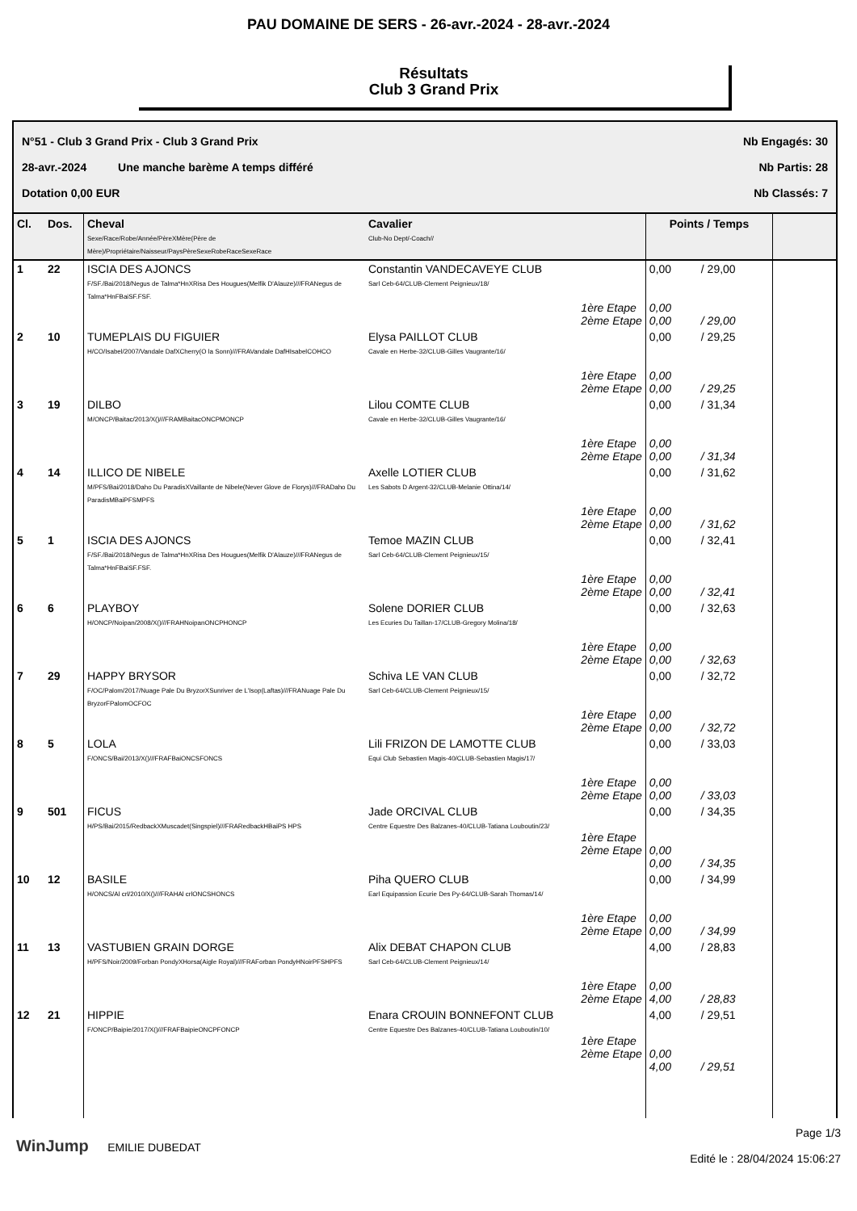PAU DOMAINE DE SERS - 26-avr.-2024 - 28-avr.-2024
Résultats
Club 3 Grand Prix
N°51 - Club 3 Grand Prix - Club 3 Grand Prix Nb Engagés: 30
28-avr.-2024 Une manche barème A temps différé Nb Partis: 28
Dotation 0,00 EUR Nb Classés: 7
| Cl. | Dos. | Cheval Sexe/Race/Robe/Année/PèreXMère(Père de Mère)/Propriétaire/Naisseur/PaysPèreSexeRobeRaceSexeRace | Cavalier Club-No Dept/-Coach// | Points / Temps | | |
| --- | --- | --- | --- | --- | --- | --- |
| 1 | 22 | ISCIA DES AJONCS F/SF./Bai/2018/Negus de Talma*HnXRisa Des Hougues(Melfik D'Alauze)///FRANegus de Talma*HnFBaiSF.FSF. | Constantin VANDECAVEYE CLUB Sarl Ceb-64/CLUB-Clement Peignieux/18/ 1ère Etape 2ème Etape | 0,00 0,00 0,00 | / 29,00 / 29,00 | |
| 2 | 10 | TUMEPLAIS DU FIGUIER H/CO/Isabel/2007/Vandale DafXCherry(O la Sonn)///FRAVandale DafHIsabelCOHCO | Elysa PAILLOT CLUB Cavale en Herbe-32/CLUB-Gilles Vaugrante/16/ 1ère Etape 2ème Etape | 0,00 0,00 0,00 | / 29,25 / 29,25 | |
| 3 | 19 | DILBO M/ONCP/Baitac/2013/X()///FRAMBaitacONCPMONCP | Lilou COMTE CLUB Cavale en Herbe-32/CLUB-Gilles Vaugrante/16/ 1ère Etape 2ème Etape | 0,00 0,00 0,00 | / 31,34 / 31,34 | |
| 4 | 14 | ILLICO DE NIBELE M/PFS/Bai/2018/Daho Du ParadisXVaillante de Nibele(Never Glove de Florys)///FRADaho Du ParadisMBaiPFSMPFS | Axelle LOTIER CLUB Les Sabots D Argent-32/CLUB-Melanie Ottina/14/ 1ère Etape 2ème Etape | 0,00 0,00 0,00 | / 31,62 / 31,62 | |
| 5 | 1 | ISCIA DES AJONCS F/SF./Bai/2018/Negus de Talma*HnXRisa Des Hougues(Melfik D'Alauze)///FRANegus de Talma*HnFBaiSF.FSF. | Temoe MAZIN CLUB Sarl Ceb-64/CLUB-Clement Peignieux/15/ 1ère Etape 2ème Etape | 0,00 0,00 0,00 | / 32,41 / 32,41 | |
| 6 | 6 | PLAYBOY H/ONCP/Noipan/2008/X()///FRAHNoipanONCPHONCP | Solene DORIER CLUB Les Ecuries Du Taillan-17/CLUB-Gregory Molina/18/ 1ère Etape 2ème Etape | 0,00 0,00 0,00 | / 32,63 / 32,63 | |
| 7 | 29 | HAPPY BRYSOR F/OC/Palom/2017/Nuage Pale Du BryzorXSunriver de L'Isop(Laftas)///FRANuage Pale Du BryzorFPalomOCFOC | Schiva LE VAN CLUB Sarl Ceb-64/CLUB-Clement Peignieux/15/ 1ère Etape 2ème Etape | 0,00 0,00 0,00 | / 32,72 / 32,72 | |
| 8 | 5 | LOLA F/ONCS/Bai/2013/X()///FRAFBaiONCSFONCS | Lili FRIZON DE LAMOTTE CLUB Equi Club Sebastien Magis-40/CLUB-Sebastien Magis/17/ 1ère Etape 2ème Etape | 0,00 0,00 0,00 | / 33,03 / 33,03 | |
| 9 | 501 | FICUS H/PS/Bai/2015/RedbackXMuscadet(Singspiel)///FRARedbackHBaiPS HPS | Jade ORCIVAL CLUB Centre Equestre Des Balzanes-40/CLUB-Tatiana Louboutin/23/ 1ère Etape 2ème Etape | 0,00 0,00 0,00 | / 34,35 / 34,35 | |
| 10 | 12 | BASILE H/ONCS/Al crl/2010/X()///FRAHAl crlONCSHONCS | Piha QUERO CLUB Earl Equipassion Ecurie Des Py-64/CLUB-Sarah Thomas/14/ 1ère Etape 2ème Etape | 0,00 0,00 0,00 | / 34,99 / 34,99 | |
| 11 | 13 | VASTUBIEN GRAIN DORGE H/PFS/Noir/2009/Forban PondyXHorsa(Aigle Royal)///FRAForban PondyHNoirPFSHPFS | Alix DEBAT CHAPON CLUB Sarl Ceb-64/CLUB-Clement Peignieux/14/ 1ère Etape 2ème Etape | 4,00 0,00 4,00 | / 28,83 / 28,83 | |
| 12 | 21 | HIPPIE F/ONCP/Baipie/2017/X()///FRAFBaipieONCPFONCP | Enara CROUIN BONNEFONT CLUB Centre Equestre Des Balzanes-40/CLUB-Tatiana Louboutin/10/ 1ère Etape 2ème Etape | 4,00 0,00 4,00 | / 29,51 / 29,51 | |
WinJump EMILIE DUBEDAT Page 1/3
Edité le : 28/04/2024 15:06:27